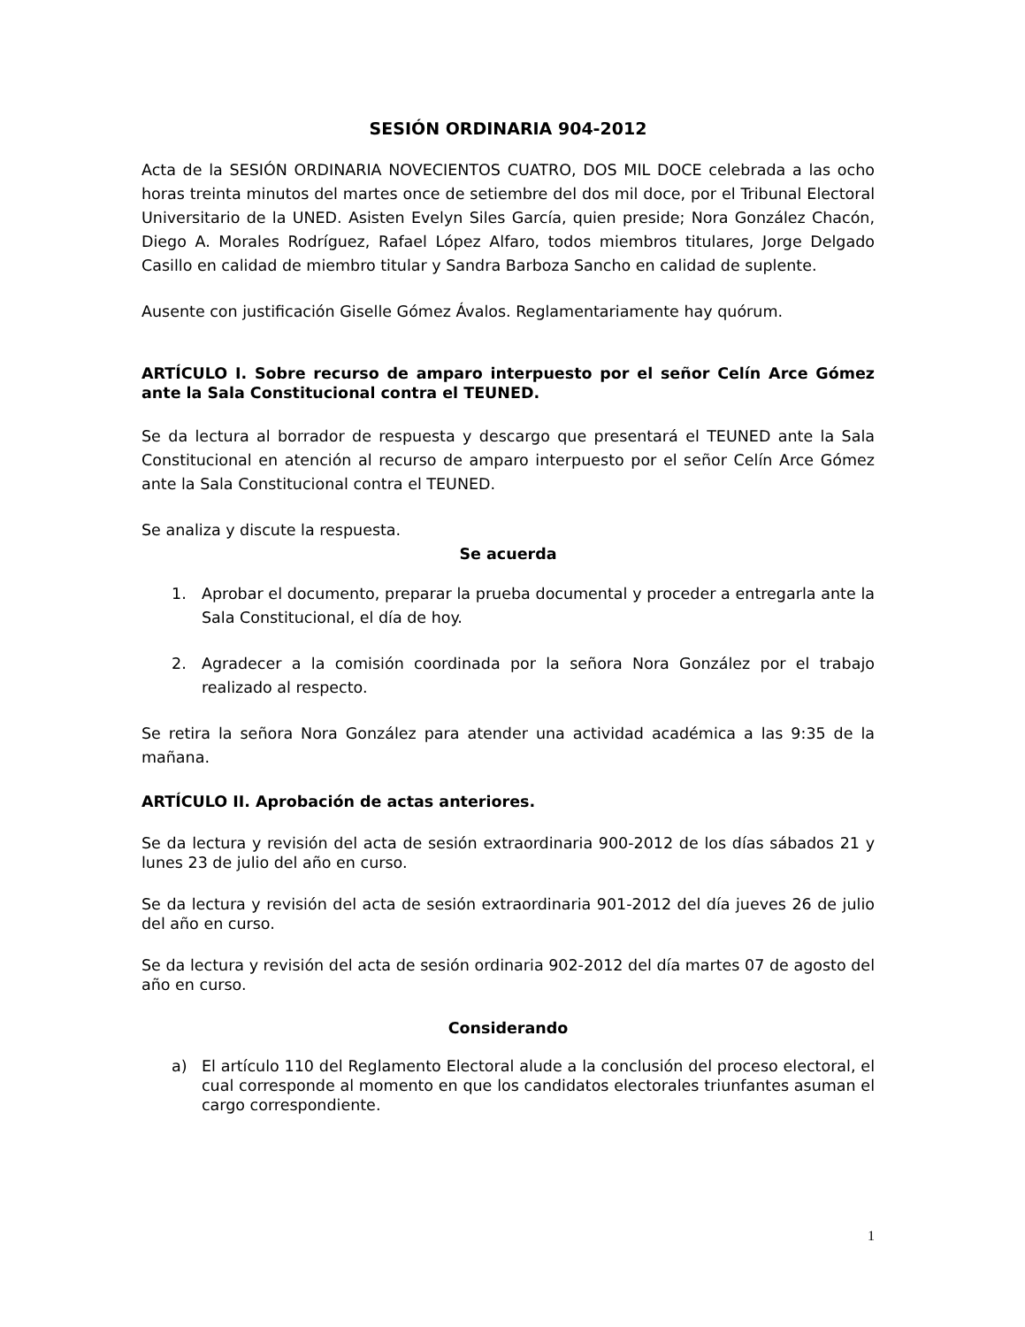SESIÓN ORDINARIA 904-2012
Acta de la SESIÓN ORDINARIA NOVECIENTOS CUATRO, DOS MIL DOCE celebrada a las ocho horas treinta minutos del martes once de setiembre del dos mil doce, por el Tribunal Electoral Universitario de la UNED. Asisten Evelyn Siles García, quien preside; Nora González Chacón, Diego A. Morales Rodríguez, Rafael López Alfaro, todos miembros titulares, Jorge Delgado Casillo en calidad de miembro titular y Sandra Barboza Sancho en calidad de suplente.
Ausente con justificación Giselle Gómez Ávalos. Reglamentariamente hay quórum.
ARTÍCULO I. Sobre recurso de amparo interpuesto por el señor Celín Arce Gómez ante la Sala Constitucional contra el TEUNED.
Se da lectura al borrador de respuesta y descargo que presentará el TEUNED ante la Sala Constitucional en atención al recurso de amparo interpuesto por el señor Celín Arce Gómez ante la Sala Constitucional contra el TEUNED.
Se analiza y discute la respuesta.
Se acuerda
1. Aprobar el documento, preparar la prueba documental y proceder a entregarla ante la Sala Constitucional, el día de hoy.
2. Agradecer a la comisión coordinada por la señora Nora González por el trabajo realizado al respecto.
Se retira la señora Nora González para atender una actividad académica a las 9:35 de la mañana.
ARTÍCULO II. Aprobación de actas anteriores.
Se da lectura y revisión del acta de sesión extraordinaria 900-2012 de los días sábados 21 y lunes 23 de julio del año en curso.
Se da lectura y revisión del acta de sesión extraordinaria 901-2012 del día jueves 26 de julio del año en curso.
Se da lectura y revisión del acta de sesión ordinaria 902-2012 del día martes 07 de agosto del año en curso.
Considerando
a) El artículo 110 del Reglamento Electoral alude a la conclusión del proceso electoral, el cual corresponde al momento en que los candidatos electorales triunfantes asuman el cargo correspondiente.
1